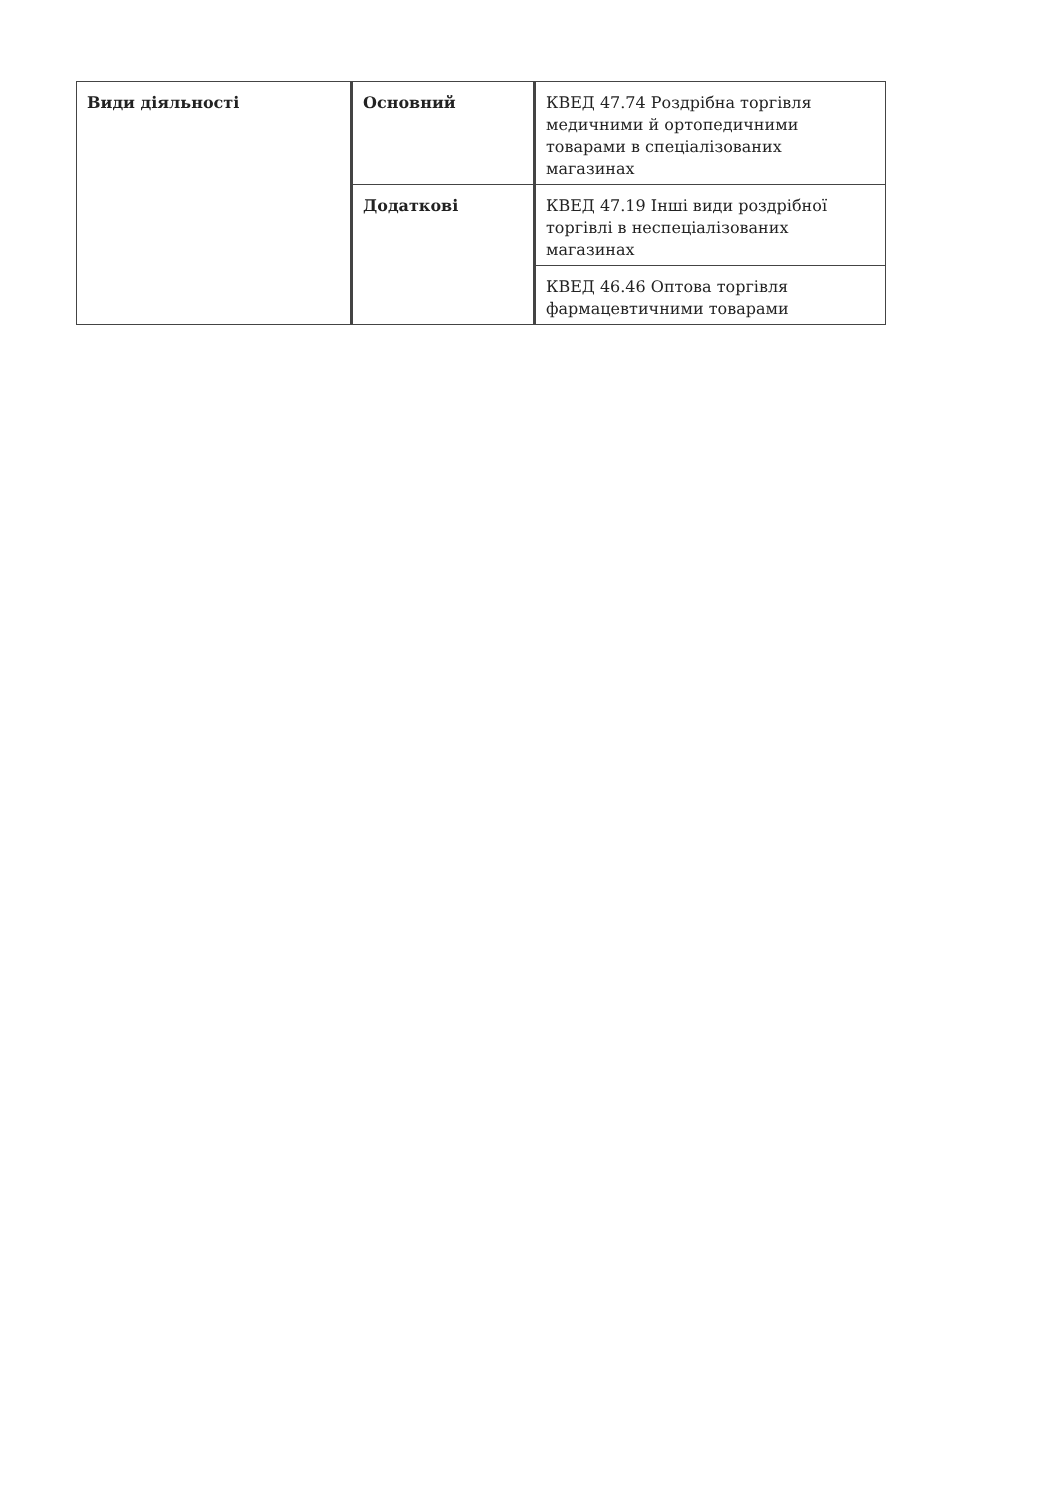| Види діяльності | Основний | КВЕД 47.74 Роздрібна торгівля медичними й ортопедичними товарами в спеціалізованих магазинах |
| | Додаткові | КВЕД 47.19 Інші види роздрібної торгівлі в неспеціалізованих магазинах |
| | | КВЕД 46.46 Оптова торгівля фармацевтичними товарами |